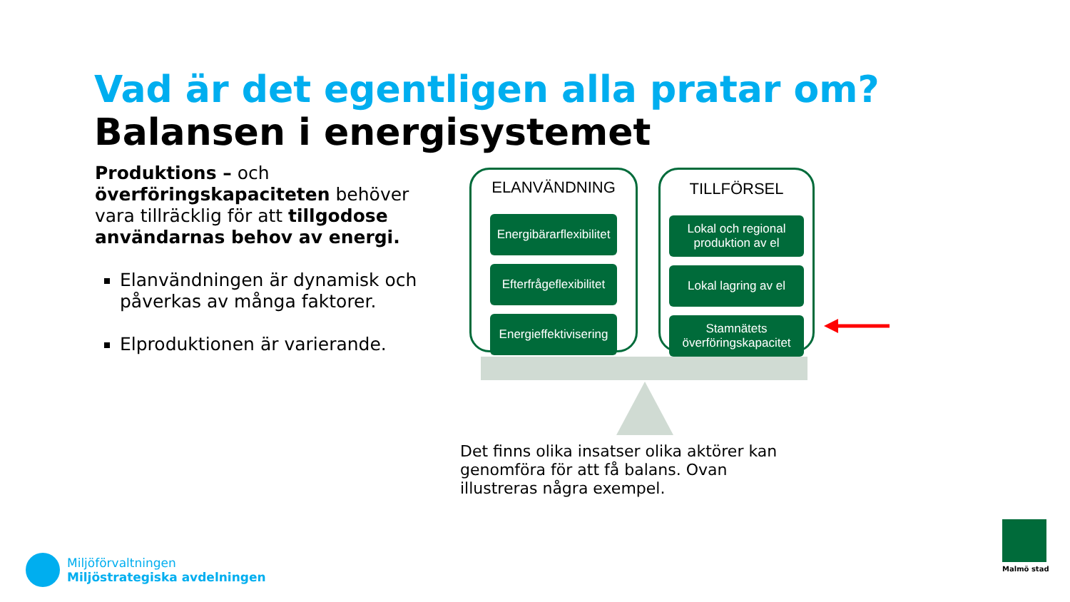Vad är det egentligen alla pratar om?
Balansen i energisystemet
Produktions – och överföringskapaciteten behöver vara tillräcklig för att tillgodose användarnas behov av energi.
Elanvändningen är dynamisk och påverkas av många faktorer.
Elproduktionen är varierande.
ELANVÄNDNING
Energibärarflexibilitet
Efterfrågeflexibilitet
Energieffektivisering
TILLFÖRSEL
Lokal och regional produktion av el
Lokal lagring av el
Stamnätets överföringskapacitet
Det finns olika insatser olika aktörer kan genomföra för att få balans. Ovan illustreras några exempel.
Miljöförvaltningen
Miljöstrategiska avdelningen
Malmö stad